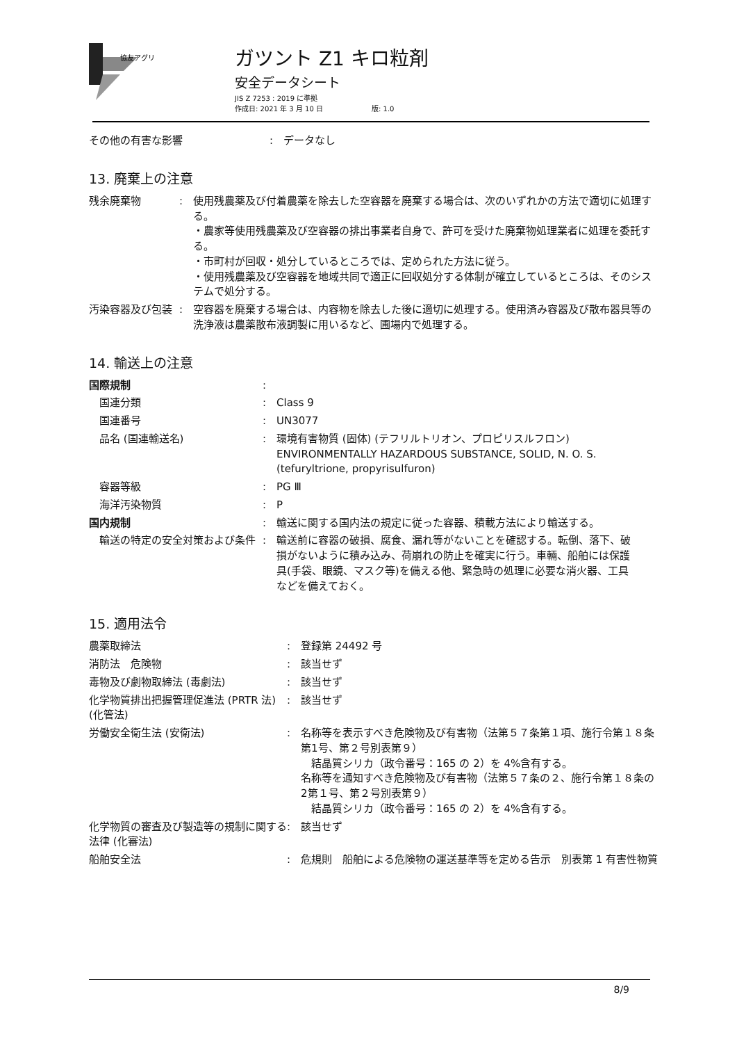協友アグリ
ガツント Z1 キロ粒剤
安全データシート
JIS Z 7253 : 2019 に準拠
作成日: 2021 年 3 月 10 日　　　　　　　版: 1.0
| その他の有害な影響 | : | データなし |
13. 廃棄上の注意
| 残余廃棄物 | : | 使用残農薬及び付着農薬を除去した空容器を廃棄する場合は、次のいずれかの方法で適切に処理する。 ・農家等使用残農薬及び空容器の排出事業者自身で、許可を受けた廃棄物処理業者に処理を委託する。 ・市町村が回収・処分しているところでは、定められた方法に従う。 ・使用残農薬及び空容器を地域共同で適正に回収処分する体制が確立しているところは、そのシステムで処分する。 |
| 汚染容器及び包装 | : | 空容器を廃棄する場合は、内容物を除去した後に適切に処理する。使用済み容器及び散布器具等の洗浄液は農薬散布液調製に用いるなど、圃場内で処理する。 |
14. 輸送上の注意
| 国際規制 | : | |
| 国連分類 | : | Class 9 |
| 国連番号 | : | UN3077 |
| 品名 (国連輸送名) | : | 環境有害物質 (固体) (テフリルトリオン、プロピリスルフロン) ENVIRONMENTALLY HAZARDOUS SUBSTANCE, SOLID, N. O. S. (tefuryltrione, propyrisulfuron) |
| 容器等級 | : | PG Ⅲ |
| 海洋汚染物質 | : | P |
| 国内規制 | : | 輸送に関する国内法の規定に従った容器、積載方法により輸送する。 |
| 輸送の特定の安全対策および条件 | : | 輸送前に容器の破損、腐食、漏れ等がないことを確認する。転倒、落下、破損がないように積み込み、荷崩れの防止を確実に行う。車輛、船舶には保護具(手袋、眼鏡、マスク等)を備える他、緊急時の処理に必要な消火器、工具などを備えておく。 |
15. 適用法令
| 農薬取締法 | : | 登録第 24492 号 |
| 消防法 危険物 | : | 該当せず |
| 毒物及び劇物取締法 (毒劇法) | : | 該当せず |
| 化学物質排出把握管理促進法 (PRTR 法) (化管法) | : | 該当せず |
| 労働安全衛生法 (安衛法) | : | 名称等を表示すべき危険物及び有害物（法第５７条第１項、施行令第１８条第1号、第２号別表第９） 結晶質シリカ（政令番号：165 の 2）を 4%含有する。 名称等を通知すべき危険物及び有害物（法第５７条の２、施行令第１８条の2第１号、第２号別表第９） 結晶質シリカ（政令番号：165 の 2）を 4%含有する。 |
| 化学物質の審査及び製造等の規制に関する法律 (化審法) | : | 該当せず |
| 船舶安全法 | : | 危規則 船舶による危険物の運送基準等を定める告示 別表第 1 有害性物質 |
8/9